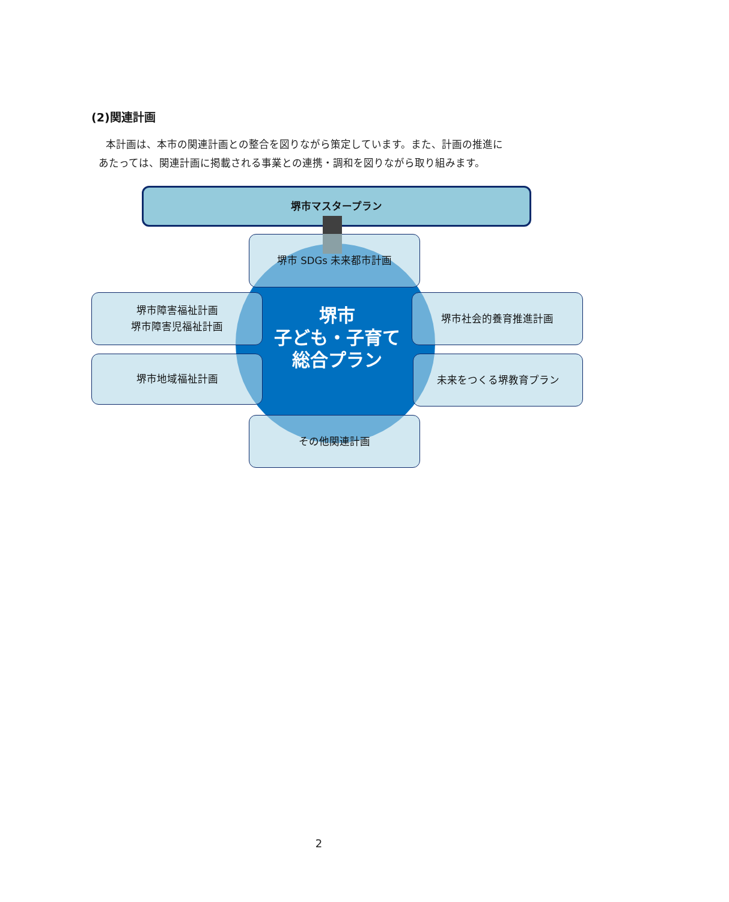(2)関連計画
本計画は、本市の関連計画との整合を図りながら策定しています。また、計画の推進に
あたっては、関連計画に掲載される事業との連携・調和を図りながら取り組みます。
堺市マスタープラン
堺市 SDGs 未来都市計画
堺市障害福祉計画
堺市障害児福祉計画
堺市地域福祉計画
堺市
子ども・子育て
総合プラン
堺市社会的養育推進計画
未来をつくる堺教育プラン
その他関連計画
2